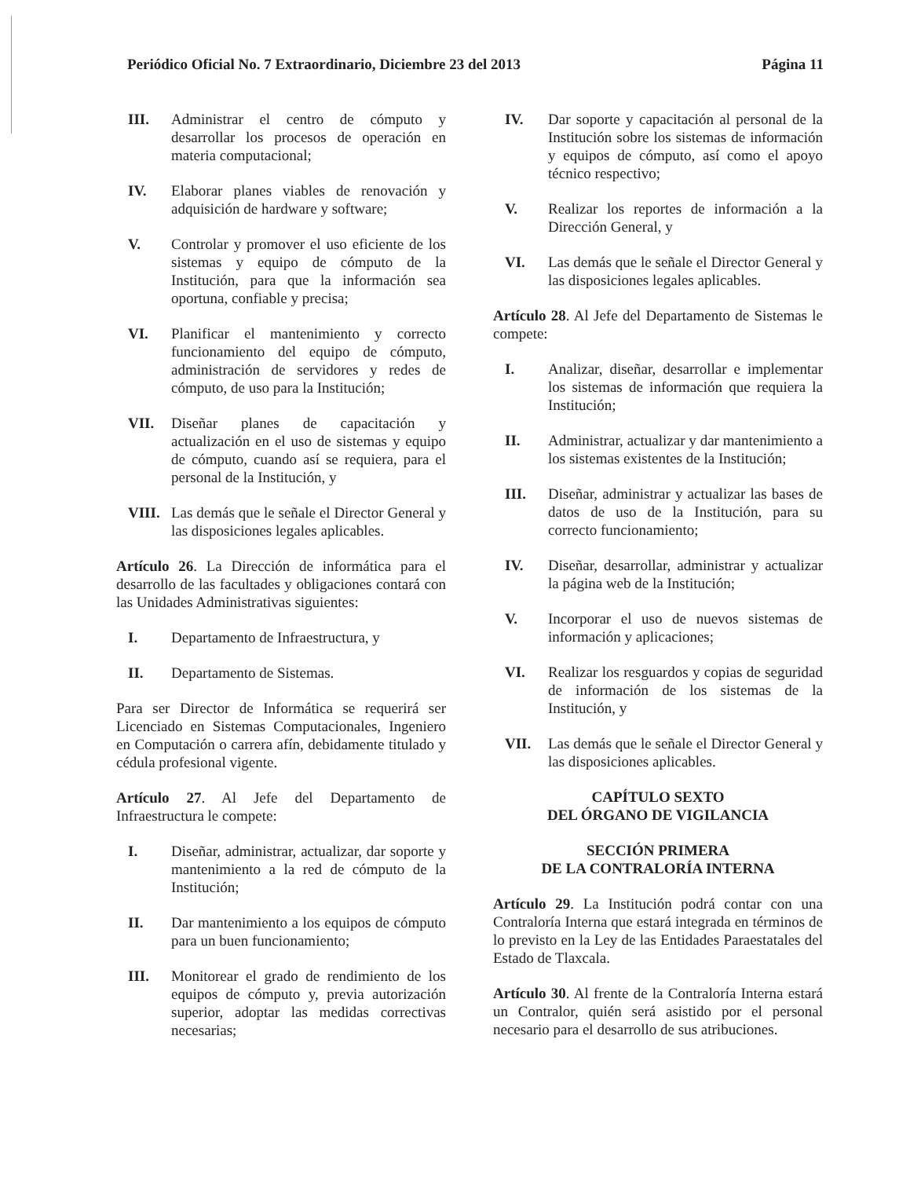Periódico Oficial No. 7 Extraordinario, Diciembre 23 del 2013 Página 11
III. Administrar el centro de cómputo y desarrollar los procesos de operación en materia computacional;
IV. Elaborar planes viables de renovación y adquisición de hardware y software;
V. Controlar y promover el uso eficiente de los sistemas y equipo de cómputo de la Institución, para que la información sea oportuna, confiable y precisa;
VI. Planificar el mantenimiento y correcto funcionamiento del equipo de cómputo, administración de servidores y redes de cómputo, de uso para la Institución;
VII. Diseñar planes de capacitación y actualización en el uso de sistemas y equipo de cómputo, cuando así se requiera, para el personal de la Institución, y
VIII. Las demás que le señale el Director General y las disposiciones legales aplicables.
Artículo 26. La Dirección de informática para el desarrollo de las facultades y obligaciones contará con las Unidades Administrativas siguientes:
I. Departamento de Infraestructura, y
II. Departamento de Sistemas.
Para ser Director de Informática se requerirá ser Licenciado en Sistemas Computacionales, Ingeniero en Computación o carrera afín, debidamente titulado y cédula profesional vigente.
Artículo 27. Al Jefe del Departamento de Infraestructura le compete:
I. Diseñar, administrar, actualizar, dar soporte y mantenimiento a la red de cómputo de la Institución;
II. Dar mantenimiento a los equipos de cómputo para un buen funcionamiento;
III. Monitorear el grado de rendimiento de los equipos de cómputo y, previa autorización superior, adoptar las medidas correctivas necesarias;
IV. Dar soporte y capacitación al personal de la Institución sobre los sistemas de información y equipos de cómputo, así como el apoyo técnico respectivo;
V. Realizar los reportes de información a la Dirección General, y
VI. Las demás que le señale el Director General y las disposiciones legales aplicables.
Artículo 28. Al Jefe del Departamento de Sistemas le compete:
I. Analizar, diseñar, desarrollar e implementar los sistemas de información que requiera la Institución;
II. Administrar, actualizar y dar mantenimiento a los sistemas existentes de la Institución;
III. Diseñar, administrar y actualizar las bases de datos de uso de la Institución, para su correcto funcionamiento;
IV. Diseñar, desarrollar, administrar y actualizar la página web de la Institución;
V. Incorporar el uso de nuevos sistemas de información y aplicaciones;
VI. Realizar los resguardos y copias de seguridad de información de los sistemas de la Institución, y
VII. Las demás que le señale el Director General y las disposiciones aplicables.
CAPÍTULO SEXTO
DEL ÓRGANO DE VIGILANCIA
SECCIÓN PRIMERA
DE LA CONTRALORÍA INTERNA
Artículo 29. La Institución podrá contar con una Contraloría Interna que estará integrada en términos de lo previsto en la Ley de las Entidades Paraestatales del Estado de Tlaxcala.
Artículo 30. Al frente de la Contraloría Interna estará un Contralor, quién será asistido por el personal necesario para el desarrollo de sus atribuciones.